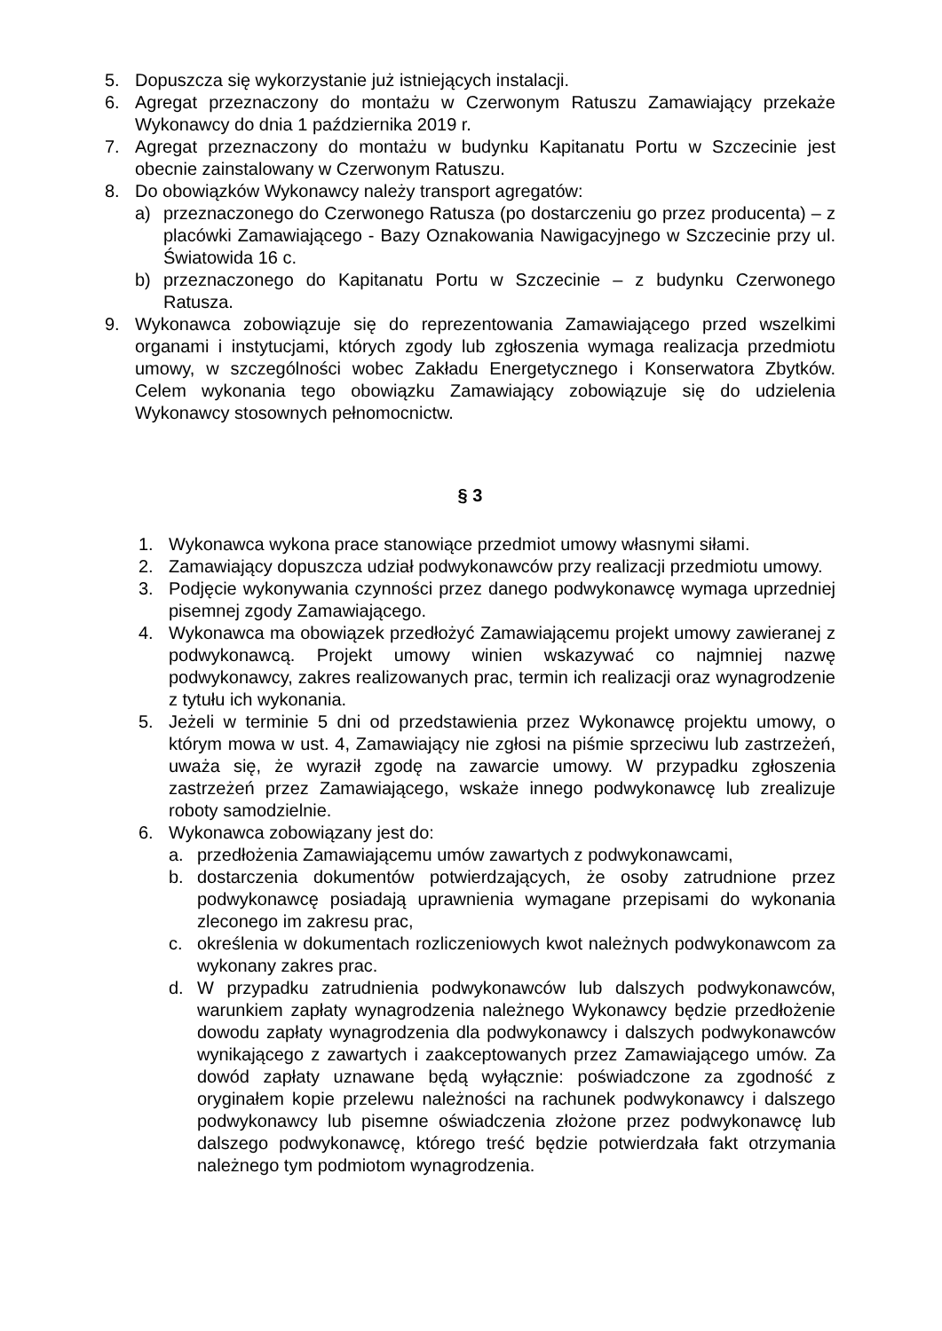5. Dopuszcza się wykorzystanie już istniejących instalacji.
6. Agregat przeznaczony do montażu w Czerwonym Ratuszu Zamawiający przekaże Wykonawcy do dnia 1 października 2019 r.
7. Agregat przeznaczony do montażu w budynku Kapitanatu Portu w Szczecinie jest obecnie zainstalowany w Czerwonym Ratuszu.
8. Do obowiązków Wykonawcy należy transport agregatów:
a) przeznaczonego do Czerwonego Ratusza (po dostarczeniu go przez producenta) – z placówki Zamawiającego - Bazy Oznakowania Nawigacyjnego w Szczecinie przy ul. Światowida 16 c.
b) przeznaczonego do Kapitanatu Portu w Szczecinie – z budynku Czerwonego Ratusza.
9. Wykonawca zobowiązuje się do reprezentowania Zamawiającego przed wszelkimi organami i instytucjami, których zgody lub zgłoszenia wymaga realizacja przedmiotu umowy, w szczególności wobec Zakładu Energetycznego i Konserwatora Zbytków. Celem wykonania tego obowiązku Zamawiający zobowiązuje się do udzielenia Wykonawcy stosownych pełnomocnictw.
§ 3
1. Wykonawca wykona prace stanowiące przedmiot umowy własnymi siłami.
2. Zamawiający dopuszcza udział podwykonawców przy realizacji przedmiotu umowy.
3. Podjęcie wykonywania czynności przez danego podwykonawcę wymaga uprzedniej pisemnej zgody Zamawiającego.
4. Wykonawca ma obowiązek przedłożyć Zamawiającemu projekt umowy zawieranej z podwykonawcą. Projekt umowy winien wskazywać co najmniej nazwę podwykonawcy, zakres realizowanych prac, termin ich realizacji oraz wynagrodzenie z tytułu ich wykonania.
5. Jeżeli w terminie 5 dni od przedstawienia przez Wykonawcę projektu umowy, o którym mowa w ust. 4, Zamawiający nie zgłosi na piśmie sprzeciwu lub zastrzeżeń, uważa się, że wyraził zgodę na zawarcie umowy. W przypadku zgłoszenia zastrzeżeń przez Zamawiającego, wskaże innego podwykonawcę lub zrealizuje roboty samodzielnie.
6. Wykonawca zobowiązany jest do:
a. przedłożenia Zamawiającemu umów zawartych z podwykonawcami,
b. dostarczenia dokumentów potwierdzających, że osoby zatrudnione przez podwykonawcę posiadają uprawnienia wymagane przepisami do wykonania zleconego im zakresu prac,
c. określenia w dokumentach rozliczeniowych kwot należnych podwykonawcom za wykonany zakres prac.
d. W przypadku zatrudnienia podwykonawców lub dalszych podwykonawców, warunkiem zapłaty wynagrodzenia należnego Wykonawcy będzie przedłożenie dowodu zapłaty wynagrodzenia dla podwykonawcy i dalszych podwykonawców wynikającego z zawartych i zaakceptowanych przez Zamawiającego umów. Za dowód zapłaty uznawane będą wyłącznie: poświadczone za zgodność z oryginałem kopie przelewu należności na rachunek podwykonawcy i dalszego podwykonawcy lub pisemne oświadczenia złożone przez podwykonawcę lub dalszego podwykonawcę, którego treść będzie potwierdzała fakt otrzymania należnego tym podmiotom wynagrodzenia.